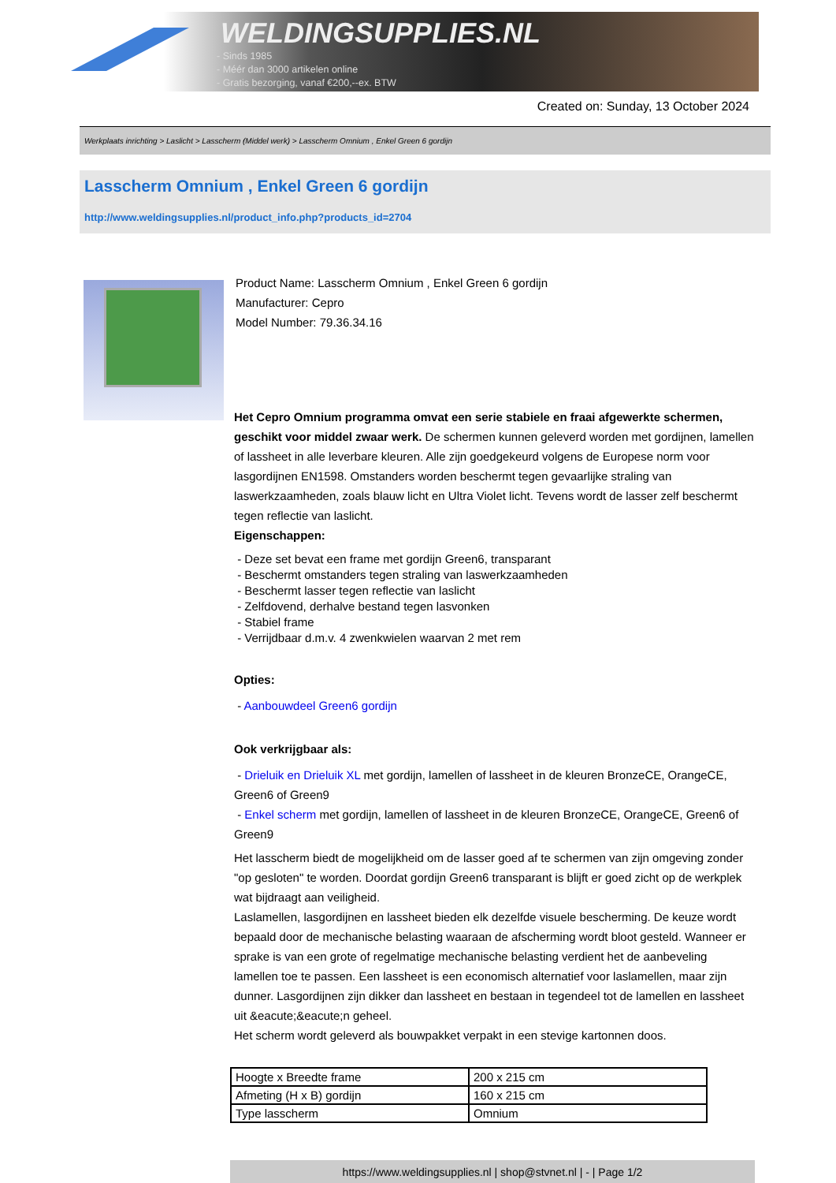WELDINGSUPPLIES.NL
- Sinds 1985
- Méér dan 3000 artikelen online
- Gratis bezorging, vanaf €200,--ex. BTW
Created on: Sunday, 13 October 2024
Werkplaats inrichting > Laslicht > Lasscherm (Middel werk) > Lasscherm Omnium , Enkel Green 6 gordijn
Lasscherm Omnium , Enkel Green 6 gordijn
http://www.weldingsupplies.nl/product_info.php?products_id=2704
Product Name: Lasscherm Omnium , Enkel Green 6 gordijn
Manufacturer: Cepro
Model Number: 79.36.34.16
Het Cepro Omnium programma omvat een serie stabiele en fraai afgewerkte schermen, geschikt voor middel zwaar werk. De schermen kunnen geleverd worden met gordijnen, lamellen of lassheet in alle leverbare kleuren. Alle zijn goedgekeurd volgens de Europese norm voor lasgordijnen EN1598. Omstanders worden beschermt tegen gevaarlijke straling van laswerkzaamheden, zoals blauw licht en Ultra Violet licht. Tevens wordt de lasser zelf beschermt tegen reflectie van laslicht.
Eigenschappen:
- Deze set bevat een frame met gordijn Green6, transparant
- Beschermt omstanders tegen straling van laswerkzaamheden
- Beschermt lasser tegen reflectie van laslicht
- Zelfdovend, derhalve bestand tegen lasvonken
- Stabiel frame
- Verrijdbaar d.m.v. 4 zwenkwielen waarvan 2 met rem
Opties:
- Aanbouwdeel Green6 gordijn
Ook verkrijgbaar als:
- Drieluik en Drieluik XL met gordijn, lamellen of lassheet in de kleuren BronzeCE, OrangeCE, Green6 of Green9
- Enkel scherm met gordijn, lamellen of lassheet in de kleuren BronzeCE, OrangeCE, Green6 of Green9
Het lasscherm biedt de mogelijkheid om de lasser goed af te schermen van zijn omgeving zonder "op gesloten" te worden. Doordat gordijn Green6 transparant is blijft er goed zicht op de werkplek wat bijdraagt aan veiligheid.
Laslamellen, lasgordijnen en lassheet bieden elk dezelfde visuele bescherming. De keuze wordt bepaald door de mechanische belasting waaraan de afscherming wordt bloot gesteld. Wanneer er sprake is van een grote of regelmatige mechanische belasting verdient het de aanbeveling lamellen toe te passen. Een lassheet is een economisch alternatief voor laslamellen, maar zijn dunner. Lasgordijnen zijn dikker dan lassheet en bestaan in tegendeel tot de lamellen en lassheet uit &eacute;&eacute;n geheel.
Het scherm wordt geleverd als bouwpakket verpakt in een stevige kartonnen doos.
| Hoogte x Breedte frame | 200 x 215 cm |
| Afmeting (H x B) gordijn | 160 x 215 cm |
| Type lasscherm | Omnium |
https://www.weldingsupplies.nl | shop@stvnet.nl | - | Page 1/2